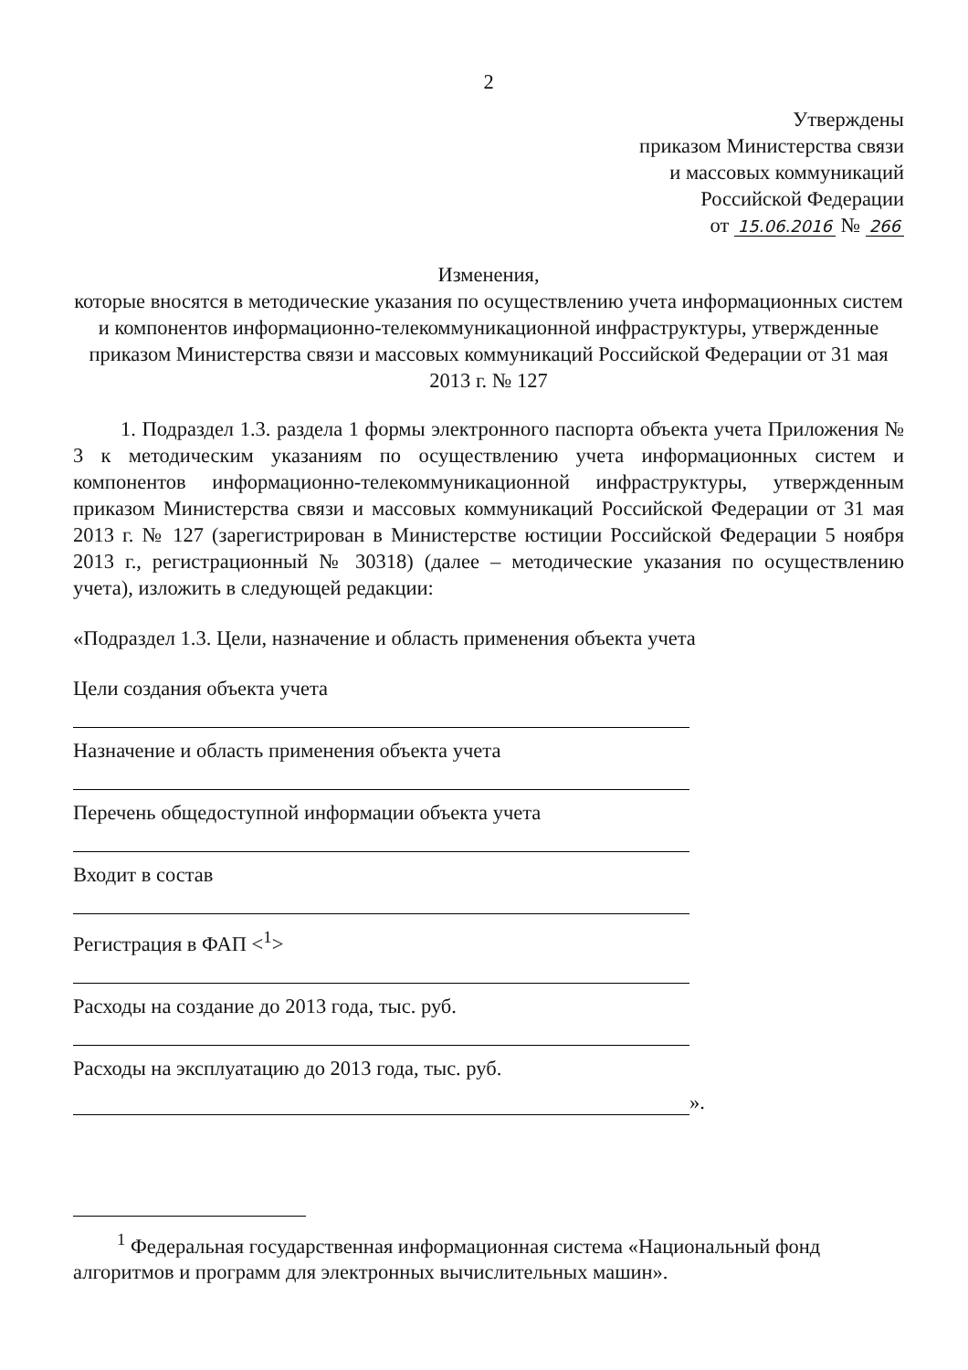2
Утверждены
приказом Министерства связи
и массовых коммуникаций
Российской Федерации
от 15.06.2016 № 266
Изменения,
которые вносятся в методические указания по осуществлению учета информационных систем и компонентов информационно-телекоммуникационной инфраструктуры, утвержденные приказом Министерства связи и массовых коммуникаций Российской Федерации от 31 мая 2013 г. № 127
1. Подраздел 1.3. раздела 1 формы электронного паспорта объекта учета Приложения № 3 к методическим указаниям по осуществлению учета информационных систем и компонентов информационно-телекоммуникационной инфраструктуры, утвержденным приказом Министерства связи и массовых коммуникаций Российской Федерации от 31 мая 2013 г. № 127 (зарегистрирован в Министерстве юстиции Российской Федерации 5 ноября 2013 г., регистрационный № 30318) (далее – методические указания по осуществлению учета), изложить в следующей редакции:
«Подраздел 1.3. Цели, назначение и область применения объекта учета
Цели создания объекта учета
Назначение и область применения объекта учета
Перечень общедоступной информации объекта учета
Входит в состав
Регистрация в ФАП <<sup>1</sup>>
Расходы на создание до 2013 года, тыс. руб.
Расходы на эксплуатацию до 2013 года, тыс. руб.
».
<sup>1</sup> Федеральная государственная информационная система «Национальный фонд алгоритмов и программ для электронных вычислительных машин».